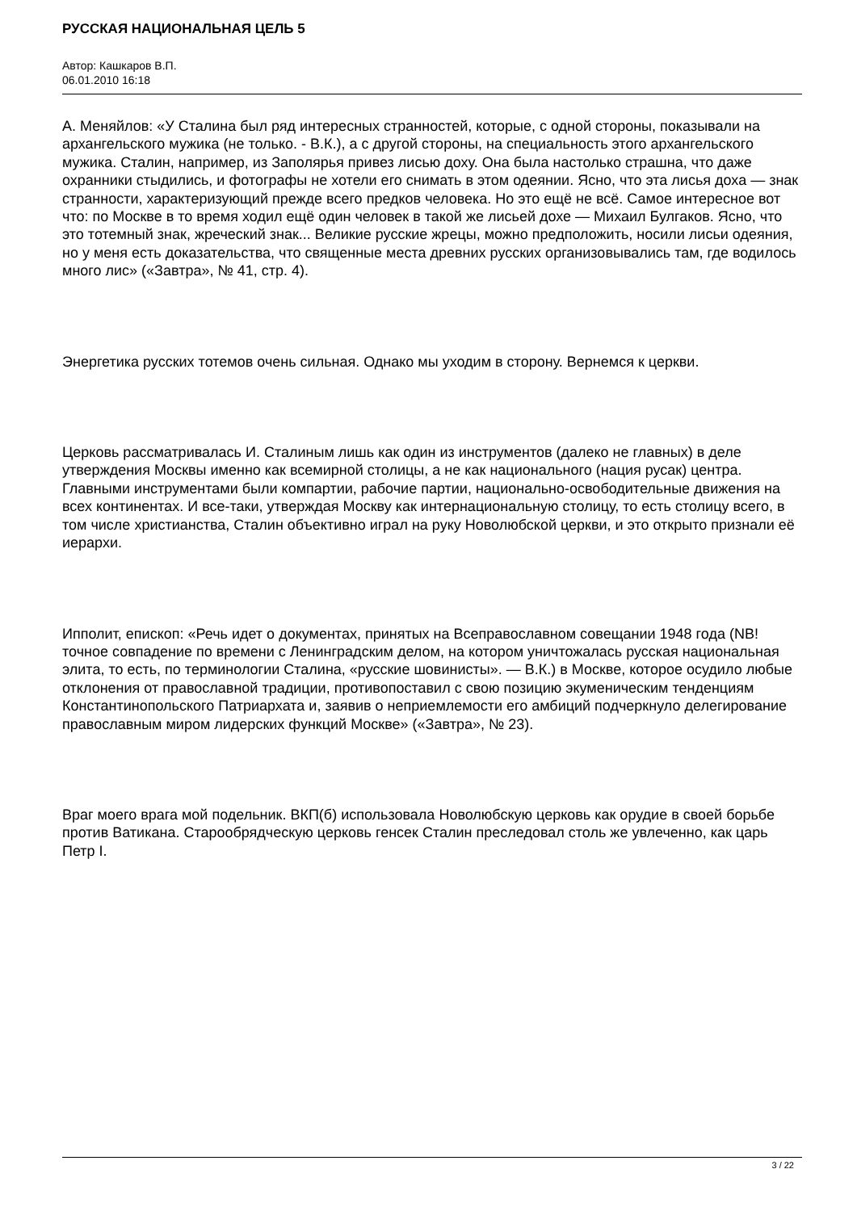РУССКАЯ НАЦИОНАЛЬНАЯ ЦЕЛЬ 5
Автор: Кашкаров В.П.
06.01.2010 16:18
А. Меняйлов: «У Сталина был ряд интересных странностей, которые, с одной стороны, показывали на архангельского мужика (не только. - В.К.), а с другой стороны, на специальность этого архангельского мужика. Сталин, например, из Заполярья привез лисью доху. Она была настолько страшна, что даже охранники стыдились, и фотографы не хотели его снимать в этом одеянии. Ясно, что эта лисья доха — знак странности, характеризующий прежде всего предков человека. Но это ещё не всё. Самое интересное вот что: по Москве в то время ходил ещё один человек в такой же лисьей дохе — Михаил Булгаков. Ясно, что это тотемный знак, жреческий знак... Великие русские жрецы, можно предположить, носили лисьи одеяния, но у меня есть доказательства, что священные места древних русских организовывались там, где водилось много лис» («Завтра», № 41, стр. 4).
Энергетика русских тотемов очень сильная. Однако мы уходим в сторону. Вернемся к церкви.
Церковь рассматривалась И. Сталиным лишь как один из инструментов (далеко не главных) в деле утверждения Москвы именно как всемирной столицы, а не как национального (нация русак) центра. Главными инструментами были компартии, рабочие партии, национально-освободительные движения на всех континентах. И все-таки, утверждая Москву как интернациональную столицу, то есть столицу всего, в том числе христианства, Сталин объективно играл на руку Новолюбской церкви, и это открыто признали её иерархи.
Ипполит, епископ: «Речь идет о документах, принятых на Всеправославном совещании 1948 года (NB! точное совпадение по времени с Ленинградским делом, на котором уничтожалась русская национальная элита, то есть, по терминологии Сталина, «русские шовинисты». — В.К.) в Москве, которое осудило любые отклонения от православной традиции, противопоставил с свою позицию экуменическим тенденциям Константинопольского Патриархата и, заявив о неприемлемости его амбиций подчеркнуло делегирование православным миром лидерских функций Москве» («Завтра», № 23).
Враг моего врага мой подельник. ВКП(б) использовала Новолюбскую церковь как орудие в своей борьбе против Ватикана. Старообрядческую церковь генсек Сталин преследовал столь же увлеченно, как царь Петр I.
3 / 22